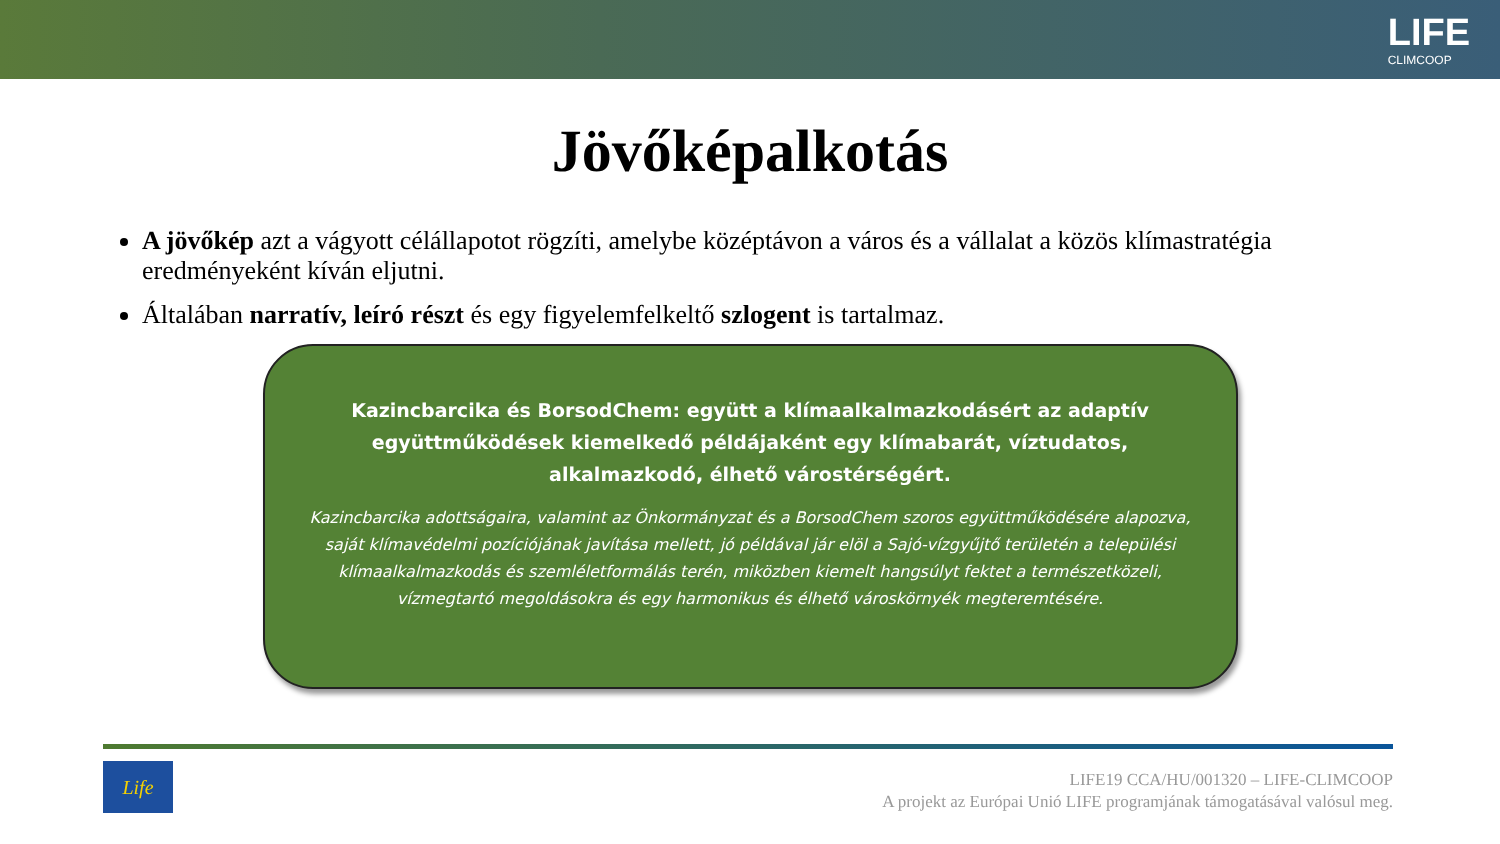LIFE
CLIMCOOP
Jövőképalkotás
A jövőkép azt a vágyott célállapotot rögzíti, amelybe középtávon a város és a vállalat a közös klímastratégia eredményeként kíván eljutni.
Általában narratív, leíró részt és egy figyelemfelkeltő szlogent is tartalmaz.
Kazincbarcika és BorsodChem: együtt a klímaalkalmazkodásért az adaptív együttműködések kiemelkedő példájaként egy klímabarát, víztudatos, alkalmazkodó, élhető várostérségért.
Kazincbarcika adottságaira, valamint az Önkormányzat és a BorsodChem szoros együttműködésére alapozva, saját klímavédelmi pozíciójának javítása mellett, jó példával jár elöl a Sajó-vízgyűjtő területén a települési klímaalkalmazkodás és szemléletformálás terén, miközben kiemelt hangsúlyt fektet a természetközeli, vízmegtartó megoldásokra és egy harmonikus és élhető városkörnyék megteremtésére.
Life
LIFE19 CCA/HU/001320 – LIFE-CLIMCOOP
A projekt az Európai Unió LIFE programjának támogatásával valósul meg.